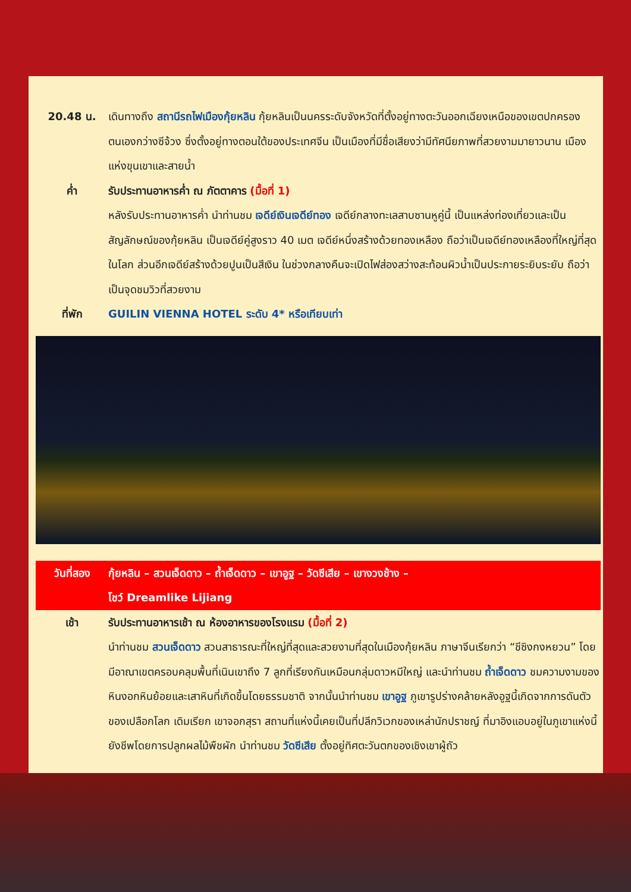20.48 น. เดินทางถึง สถานีรถไฟเมืองกุ้ยหลิน กุ้ยหลินเป็นนครระดับจังหวัดที่ตั้งอยู่ทางตะวันออกเฉียงเหนือของเขตปกครองตนเองกว่างซีจ้วง ซึ่งตั้งอยู่ทางตอนใต้ของประเทศจีน เป็นเมืองที่มีชื่อเสียงว่ามีทัศนียภาพที่สวยงามมายาวนาน เมืองแห่งขุนเขาและสายน้ำ
ค่ำ รับประทานอาหารค่ำ ณ ภัตตาคาร (มื้อที่ 1)
หลังรับประทานอาหารค่ำ นำท่านชม เจดีย์เงินเจดีย์ทอง เจดีย์กลางทะเลสาบซานหูคู่นี้ เป็นแหล่งท่องเที่ยวและเป็นสัญลักษณ์ของกุ้ยหลิน เป็นเจดีย์คู่สูงราว 40 เมต เจดีย์หนึ่งสร้างด้วยทองเหลือง ถือว่าเป็นเจดีย์ทองเหลืองที่ใหญ่ที่สุดในโลก ส่วนอีกเจดีย์สร้างด้วยปูนเป็นสีเงิน ในช่วงกลางคืนจะเปิดไฟส่องสว่างสะท้อนผิวน้ำเป็นประกายระยิบระยับ ถือว่าเป็นจุดชมวิวที่สวยงาม
ที่พัก GUILIN VIENNA HOTEL ระดับ 4* หรือเทียบเท่า
วันที่สอง กุ้ยหลิน – สวนเจ็ดดาว – ถ้ำเจ็ดดาว – เขาอูฐ – วัดซีเสีย – เขางวงช้าง –
โชว์ Dreamlike Lijiang
เช้า รับประทานอาหารเช้า ณ ห้องอาหารของโรงแรม (มื้อที่ 2)
นำท่านชม สวนเจ็ดดาว สวนสาธารณะที่ใหญ่ที่สุดและสวยงามที่สุดในเมืองกุ้ยหลิน ภาษาจีนเรียกว่า “ชีซิงกงหยวน” โดยมีอาณาเขตครอบคลุมพื้นที่เนินเขาถึง 7 ลูกที่เรียงกันเหมือนกลุ่มดาวหมีใหญ่ และนำท่านชม ถ้ำเจ็ดดาว ชมความงามของหินงอกหินย้อยและเสาหินที่เกิดขึ้นโดยธรรมชาติ จากนั้นนำท่านชม เขาอูฐ ภูเขารูปร่างคล้ายหลังอูฐนี้เกิดจากการดันตัวของเปลือกโลก เดิมเรียก เขาจอกสุรา สถานที่แห่งนี้เคยเป็นที่ปลีกวิเวกของเหล่านักปราชญ์ ที่มาอิงแอบอยู่ในภูเขาแห่งนี้ ยังชีพโดยการปลูกผลไม้พืชผัก นำท่านชม วัดซีเสีย ตั้งอยู่ทิศตะวันตกของเชิงเขาผู้ถัว